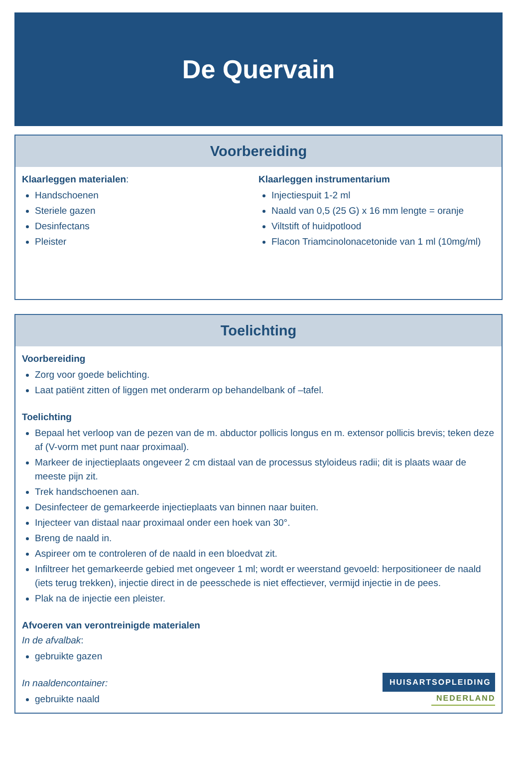De Quervain
Voorbereiding
Klaarleggen materialen:
Handschoenen
Steriele gazen
Desinfectans
Pleister
Klaarleggen instrumentarium
Injectiespuit 1-2 ml
Naald van 0,5 (25 G) x 16 mm lengte = oranje
Viltstift of huidpotlood
Flacon Triamcinolonacetonide van 1 ml (10mg/ml)
Toelichting
Voorbereiding
Zorg voor goede belichting.
Laat patiënt zitten of liggen met onderarm op behandelbank of –tafel.
Toelichting
Bepaal het verloop van de pezen van de m. abductor pollicis longus en m. extensor pollicis brevis; teken deze af (V-vorm met punt naar proximaal).
Markeer de injectieplaats ongeveer 2 cm distaal van de processus styloideus radii; dit is plaats waar de meeste pijn zit.
Trek handschoenen aan.
Desinfecteer de gemarkeerde injectieplaats van binnen naar buiten.
Injecteer van distaal naar proximaal onder een hoek van 30°.
Breng de naald in.
Aspireer om te controleren of de naald in een bloedvat zit.
Infiltreer het gemarkeerde gebied met ongeveer 1 ml; wordt er weerstand gevoeld: herpositioneer de naald (iets terug trekken), injectie direct in de peesschede is niet effectiever, vermijd injectie in de pees.
Plak na de injectie een pleister.
Afvoeren van verontreinigde materialen
In de afvalbak:
gebruikte gazen
In naaldencontainer:
gebruikte naald
HUISARTSOPLEIDING
NEDERLAND